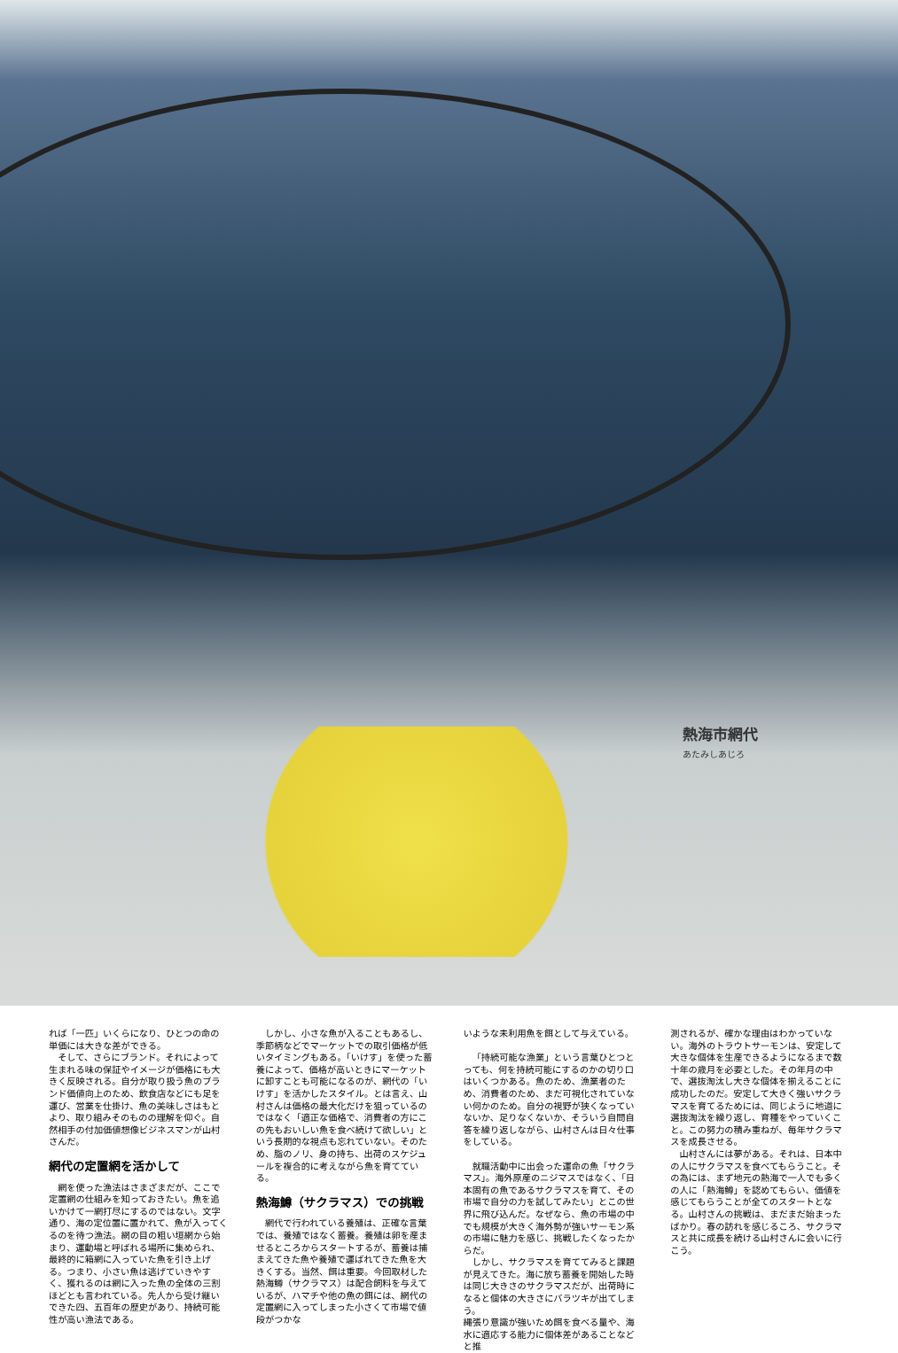熱海市網代
あたみしあじろ
れば「一匹」いくらになり、ひとつの命の単価には大きな差ができる。
そして、さらにブランド。それによって生まれる味の保証やイメージが価格にも大きく反映される。自分が取り扱う魚のブランド価値向上のため、飲食店などにも足を運び、営業を仕掛け、魚の美味しさはもとより、取り組みそのものの理解を仰ぐ。自然相手の付加価値想像ビジネスマンが山村さんだ。
網代の定置網を活かして
網を使った漁法はさまざまだが、ここで定置網の仕組みを知っておきたい。魚を追いかけて一網打尽にするのではない。文字通り、海の定位置に置かれて、魚が入ってくるのを待つ漁法。網の目の粗い垣網から始まり、運動場と呼ばれる場所に集められ、最終的に箱網に入っていた魚を引き上げる。つまり、小さい魚は逃げていきやすく、獲れるのは網に入った魚の全体の三割ほどとも言われている。先人から受け継いできた四、五百年の歴史があり、持続可能性が高い漁法である。
しかし、小さな魚が入ることもあるし、季節柄などでマーケットでの取引価格が低いタイミングもある。「いけす」を使った蓄養によって、価格が高いときにマーケットに卸すことも可能になるのが、網代の「いけす」を活かしたスタイル。とは言え、山村さんは価格の最大化だけを狙っているのではなく「適正な価格で、消費者の方にこの先もおいしい魚を食べ続けて欲しい」という長期的な視点も忘れていない。そのため、脂のノリ、身の持ち、出荷のスケジュールを複合的に考えながら魚を育てている。
熱海鱒（サクラマス）での挑戦
網代で行われている養殖は、正確な言葉では、養殖ではなく蓄養。養殖は卵を産ませるところからスタートするが、蓄養は捕まえてきた魚や養殖で運ばれてきた魚を大きくする。当然、餌は重要。今回取材した熱海鱒（サクラマス）は配合飼料を与えているが、ハマチや他の魚の餌には、網代の定置網に入ってしまった小さくて市場で値段がつかな
いような未利用魚を餌として与えている。
「持続可能な漁業」という言葉ひとつとっても、何を持続可能にするのかの切り口はいくつかある。魚のため、漁業者のため、消費者のため、まだ可視化されていない何かのため。自分の視野が狭くなっていないか、足りなくないか、そういう自問自答を繰り返しながら、山村さんは日々仕事をしている。
就職活動中に出会った運命の魚「サクラマス」。海外原産のニジマスではなく、「日本固有の魚であるサクラマスを育て、その市場で自分の力を試してみたい」とこの世界に飛び込んだ。なぜなら、魚の市場の中でも規模が大きく海外勢が強いサーモン系の市場に魅力を感じ、挑戦したくなったからだ。
しかし、サクラマスを育ててみると課題が見えてきた。海に放ち蓄養を開始した時は同じ大きさのサクラマスだが、出荷時になると個体の大きさにバラツキが出てしまう。
縄張り意識が強いため餌を食べる量や、海水に適応する能力に個体差があることなどと推
測されるが、確かな理由はわかっていない。海外のトラウトサーモンは、安定して大きな個体を生産できるようになるまで数十年の歳月を必要とした。その年月の中で、選抜淘汰し大きな個体を揃えることに成功したのだ。安定して大きく強いサクラマスを育てるためには、同じように地道に選抜淘汰を繰り返し、育種をやっていくこと。この努力の積み重ねが、毎年サクラマスを成長させる。
山村さんには夢がある。それは、日本中の人にサクラマスを食べてもらうこと。その為には、まず地元の熱海で一人でも多くの人に「熱海鱒」を認めてもらい、価値を感じてもらうことが全てのスタートとなる。山村さんの挑戦は、まだまだ始まったばかり。春の訪れを感じるころ、サクラマスと共に成長を続ける山村さんに会いに行こう。